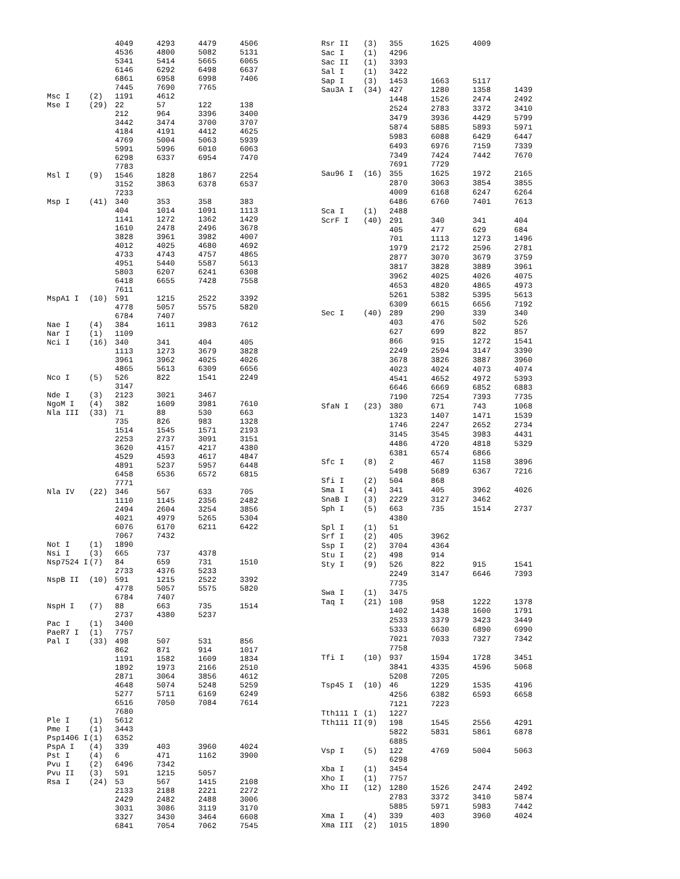| | | 4049 | 4293 | 4479 | 4506 |
| | | 4536 | 4800 | 5082 | 5131 |
| | | 5341 | 5414 | 5665 | 6065 |
| | | 6146 | 6292 | 6498 | 6637 |
| | | 6861 | 6958 | 6998 | 7406 |
| | | 7445 | 7690 | 7765 | |
| Msc I | (2) | 1191 | 4612 | | |
| Mse I | (29) | 22 | 57 | 122 | 138 |
| | | 212 | 964 | 3396 | 3400 |
| | | 3442 | 3474 | 3700 | 3707 |
| | | 4184 | 4191 | 4412 | 4625 |
| | | 4769 | 5004 | 5063 | 5939 |
| | | 5991 | 5996 | 6010 | 6063 |
| | | 6298 | 6337 | 6954 | 7470 |
| | | 7783 | | | |
| Msl I | (9) | 1546 | 1828 | 1867 | 2254 |
| | | 3152 | 3863 | 6378 | 6537 |
| | | 7233 | | | |
| Msp I | (41) | 340 | 353 | 358 | 383 |
| | | 404 | 1014 | 1091 | 1113 |
| | | 1141 | 1272 | 1362 | 1429 |
| | | 1610 | 2478 | 2496 | 3678 |
| | | 3828 | 3961 | 3982 | 4007 |
| | | 4012 | 4025 | 4680 | 4692 |
| | | 4733 | 4743 | 4757 | 4865 |
| | | 4951 | 5440 | 5587 | 5613 |
| | | 5803 | 6207 | 6241 | 6308 |
| | | 6418 | 6655 | 7428 | 7558 |
| | | 7611 | | | |
| MspA1 I | (10) | 591 | 1215 | 2522 | 3392 |
| | | 4778 | 5057 | 5575 | 5820 |
| | | 6784 | 7407 | | |
| Nae I | (4) | 384 | 1611 | 3983 | 7612 |
| Nar I | (1) | 1109 | | | |
| Nci I | (16) | 340 | 341 | 404 | 405 |
| | | 1113 | 1273 | 3679 | 3828 |
| | | 3961 | 3962 | 4025 | 4026 |
| | | 4865 | 5613 | 6309 | 6656 |
| Nco I | (5) | 526 | 822 | 1541 | 2249 |
| | | 3147 | | | |
| Nde I | (3) | 2123 | 3021 | 3467 | |
| NgoM I | (4) | 382 | 1609 | 3981 | 7610 |
| Nla III | (33) | 71 | 88 | 530 | 663 |
| | | 735 | 826 | 983 | 1328 |
| | | 1514 | 1545 | 1571 | 2193 |
| | | 2253 | 2737 | 3091 | 3151 |
| | | 3620 | 4157 | 4217 | 4380 |
| | | 4529 | 4593 | 4617 | 4847 |
| | | 4891 | 5237 | 5957 | 6448 |
| | | 6458 | 6536 | 6572 | 6815 |
| | | 7771 | | | |
| Nla IV | (22) | 346 | 567 | 633 | 705 |
| | | 1110 | 1145 | 2356 | 2482 |
| | | 2494 | 2604 | 3254 | 3856 |
| | | 4021 | 4979 | 5265 | 5304 |
| | | 6076 | 6170 | 6211 | 6422 |
| | | 7067 | 7432 | | |
| Not I | (1) | 1890 | | | |
| Nsi I | (3) | 665 | 737 | 4378 | |
| Nsp7524 I | (7) | 84 | 659 | 731 | 1510 |
| | | 2733 | 4376 | 5233 | |
| NspB II | (10) | 591 | 1215 | 2522 | 3392 |
| | | 4778 | 5057 | 5575 | 5820 |
| | | 6784 | 7407 | | |
| NspH I | (7) | 88 | 663 | 735 | 1514 |
| | | 2737 | 4380 | 5237 | |
| Pac I | (1) | 3400 | | | |
| PaeR7 I | (1) | 7757 | | | |
| Pal I | (33) | 498 | 507 | 531 | 856 |
| | | 862 | 871 | 914 | 1017 |
| | | 1191 | 1582 | 1609 | 1834 |
| | | 1892 | 1973 | 2166 | 2510 |
| | | 2871 | 3064 | 3856 | 4612 |
| | | 4648 | 5074 | 5248 | 5259 |
| | | 5277 | 5711 | 6169 | 6249 |
| | | 6516 | 7050 | 7084 | 7614 |
| | | 7680 | | | |
| Ple I | (1) | 5612 | | | |
| Pme I | (1) | 3443 | | | |
| Psp1406 I | (1) | 6352 | | | |
| PspA I | (4) | 339 | 403 | 3960 | 4024 |
| Pst I | (4) | 6 | 471 | 1162 | 3900 |
| Pvu I | (2) | 6496 | 7342 | | |
| Pvu II | (3) | 591 | 1215 | 5057 | |
| Rsa I | (24) | 53 | 567 | 1415 | 2108 |
| | | 2133 | 2188 | 2221 | 2272 |
| | | 2429 | 2482 | 2488 | 3006 |
| | | 3031 | 3086 | 3119 | 3170 |
| | | 3327 | 3430 | 3464 | 6608 |
| | | 6841 | 7054 | 7062 | 7545 |
| Rsr II | (3) | 355 | 1625 | 4009 | |
| Sac I | (1) | 4296 | | | |
| Sac II | (1) | 3393 | | | |
| Sal I | (1) | 3422 | | | |
| Sap I | (3) | 1453 | 1663 | 5117 | |
| Sau3A I | (34) | 427 | 1280 | 1358 | 1439 |
| | | 1448 | 1526 | 2474 | 2492 |
| | | 2524 | 2783 | 3372 | 3410 |
| | | 3479 | 3936 | 4429 | 5799 |
| | | 5874 | 5885 | 5893 | 5971 |
| | | 5983 | 6088 | 6429 | 6447 |
| | | 6493 | 6976 | 7159 | 7339 |
| | | 7349 | 7424 | 7442 | 7670 |
| | | 7691 | 7729 | | |
| Sau96 I | (16) | 355 | 1625 | 1972 | 2165 |
| | | 2870 | 3063 | 3854 | 3855 |
| | | 4009 | 6168 | 6247 | 6264 |
| | | 6486 | 6760 | 7401 | 7613 |
| Sca I | (1) | 2488 | | | |
| ScrF I | (40) | 291 | 340 | 341 | 404 |
| | | 405 | 477 | 629 | 684 |
| | | 701 | 1113 | 1273 | 1496 |
| | | 1979 | 2172 | 2596 | 2781 |
| | | 2877 | 3070 | 3679 | 3759 |
| | | 3817 | 3828 | 3889 | 3961 |
| | | 3962 | 4025 | 4026 | 4075 |
| | | 4653 | 4820 | 4865 | 4973 |
| | | 5261 | 5382 | 5395 | 5613 |
| | | 6309 | 6615 | 6656 | 7192 |
| Sec I | (40) | 289 | 290 | 339 | 340 |
| | | 403 | 476 | 502 | 526 |
| | | 627 | 699 | 822 | 857 |
| | | 866 | 915 | 1272 | 1541 |
| | | 2249 | 2594 | 3147 | 3390 |
| | | 3678 | 3826 | 3887 | 3960 |
| | | 4023 | 4024 | 4073 | 4074 |
| | | 4541 | 4652 | 4972 | 5393 |
| | | 6646 | 6669 | 6852 | 6883 |
| | | 7190 | 7254 | 7393 | 7735 |
| SfaN I | (23) | 380 | 671 | 743 | 1068 |
| | | 1323 | 1407 | 1471 | 1539 |
| | | 1746 | 2247 | 2652 | 2734 |
| | | 3145 | 3545 | 3983 | 4431 |
| | | 4486 | 4720 | 4818 | 5329 |
| | | 6381 | 6574 | 6866 | |
| Sfc I | (8) | 2 | 467 | 1158 | 3896 |
| | | 5498 | 5689 | 6367 | 7216 |
| Sfi I | (2) | 504 | 868 | | |
| Sma I | (4) | 341 | 405 | 3962 | 4026 |
| SnaB I | (3) | 2229 | 3127 | 3462 | |
| Sph I | (5) | 663 | 735 | 1514 | 2737 |
| | | 4380 | | | |
| Spl I | (1) | 51 | | | |
| Srf I | (2) | 405 | 3962 | | |
| Ssp I | (2) | 3704 | 4364 | | |
| Stu I | (2) | 498 | 914 | | |
| Sty I | (9) | 526 | 822 | 915 | 1541 |
| | | 2249 | 3147 | 6646 | 7393 |
| | | 7735 | | | |
| Swa I | (1) | 3475 | | | |
| Taq I | (21) | 108 | 958 | 1222 | 1378 |
| | | 1402 | 1438 | 1600 | 1791 |
| | | 2533 | 3379 | 3423 | 3449 |
| | | 5333 | 6630 | 6890 | 6990 |
| | | 7021 | 7033 | 7327 | 7342 |
| | | 7758 | | | |
| Tfi I | (10) | 937 | 1594 | 1728 | 3451 |
| | | 3841 | 4335 | 4596 | 5068 |
| | | 5208 | 7205 | | |
| Tsp45 I | (10) | 46 | 1229 | 1535 | 4196 |
| | | 4256 | 6382 | 6593 | 6658 |
| | | 7121 | 7223 | | |
| Tth111 I | (1) | 1227 | | | |
| Tth111 II | (9) | 198 | 1545 | 2556 | 4291 |
| | | 5822 | 5831 | 5861 | 6878 |
| | | 6885 | | | |
| Vsp I | (5) | 122 | 4769 | 5004 | 5063 |
| | | 6298 | | | |
| Xba I | (1) | 3454 | | | |
| Xho I | (1) | 7757 | | | |
| Xho II | (12) | 1280 | 1526 | 2474 | 2492 |
| | | 2783 | 3372 | 3410 | 5874 |
| | | 5885 | 5971 | 5983 | 7442 |
| Xma I | (4) | 339 | 403 | 3960 | 4024 |
| Xma III | (2) | 1015 | 1890 | | |